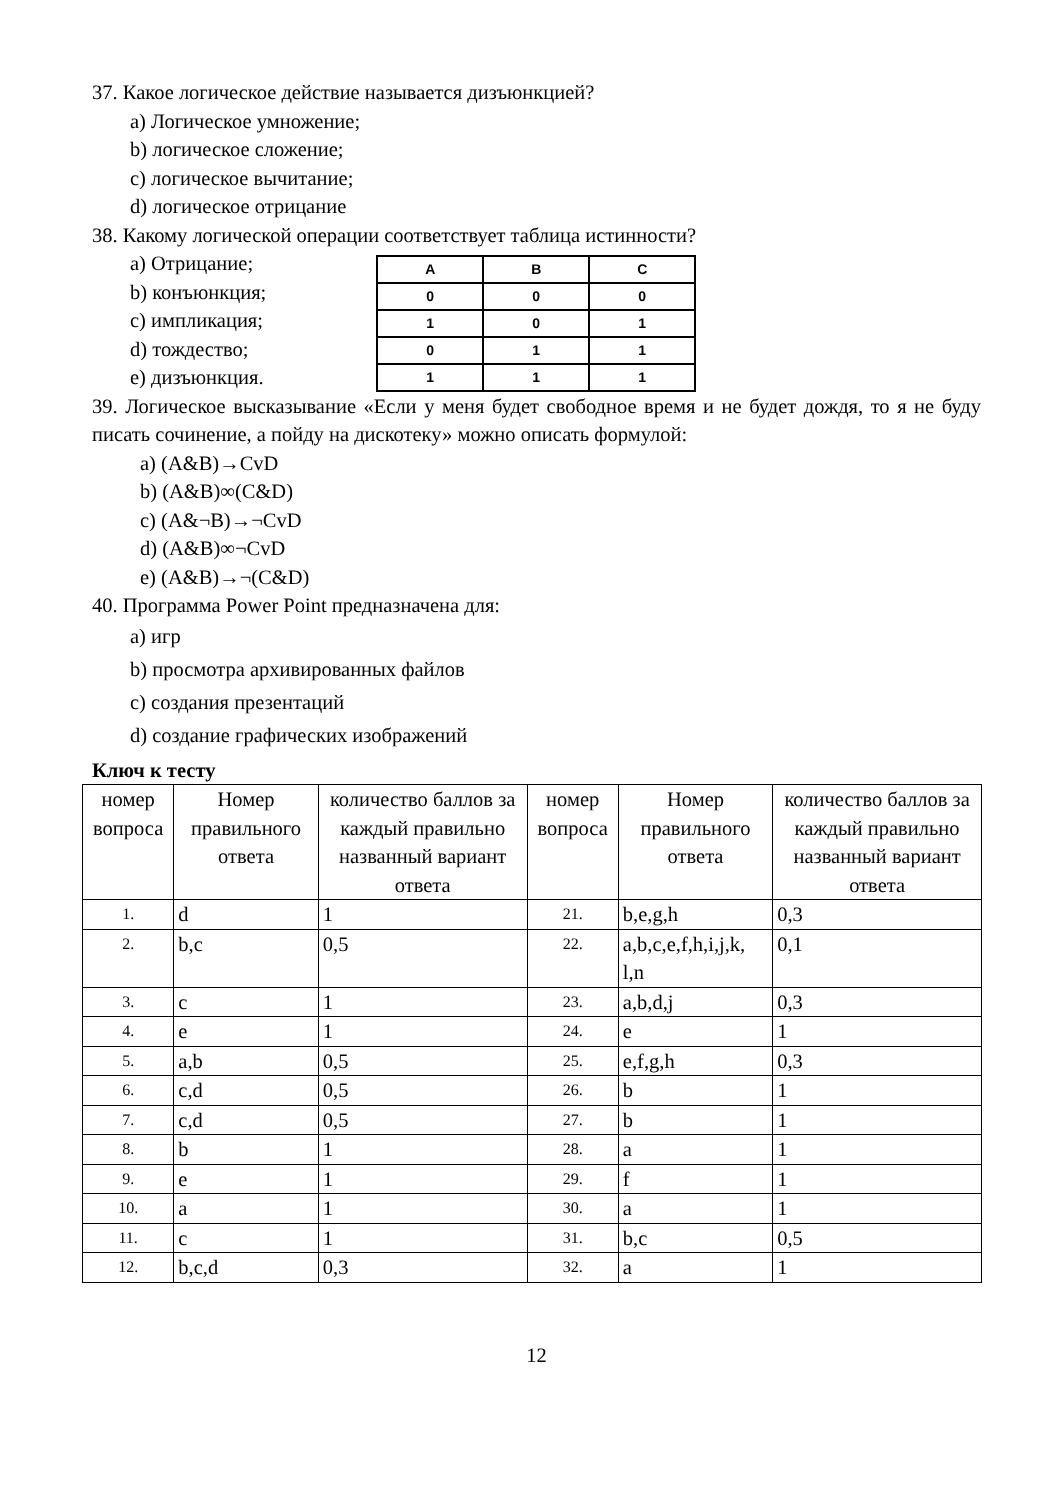37. Какое логическое действие называется дизъюнкцией?
a) Логическое умножение;
b) логическое сложение;
c) логическое вычитание;
d) логическое отрицание
38. Какому логической операции соответствует таблица истинности?
a) Отрицание;
b) конъюнкция;
c) импликация;
d) тождество;
e) дизъюнкция.
| A | B | C |
| 0 | 0 | 0 |
| 1 | 0 | 1 |
| 0 | 1 | 1 |
| 1 | 1 | 1 |
39. Логическое высказывание «Если у меня будет свободное время и не будет дождя, то я не буду писать сочинение, а пойду на дискотеку» можно описать формулой:
a) (A&B)→CvD
b) (A&B)∞(C&D)
c) (A&¬B)→¬CvD
d) (A&B)∞¬CvD
e) (A&B)→¬(C&D)
40. Программа Power Point предназначена для:
a) игр
b) просмотра архивированных файлов
c) создания презентаций
d) создание графических изображений
Ключ к тесту
| номер вопроса | Номер правильного ответа | количество баллов за каждый правильно названный вариант ответа | номер вопроса | Номер правильного ответа | количество баллов за каждый правильно названный вариант ответа |
| --- | --- | --- | --- | --- | --- |
| 1. | d | 1 | 21. | b,e,g,h | 0,3 |
| 2. | b,c | 0,5 | 22. | a,b,c,e,f,h,i,j,k, l,n | 0,1 |
| 3. | c | 1 | 23. | a,b,d,j | 0,3 |
| 4. | e | 1 | 24. | e | 1 |
| 5. | a,b | 0,5 | 25. | e,f,g,h | 0,3 |
| 6. | c,d | 0,5 | 26. | b | 1 |
| 7. | c,d | 0,5 | 27. | b | 1 |
| 8. | b | 1 | 28. | a | 1 |
| 9. | e | 1 | 29. | f | 1 |
| 10. | a | 1 | 30. | a | 1 |
| 11. | c | 1 | 31. | b,c | 0,5 |
| 12. | b,c,d | 0,3 | 32. | a | 1 |
12